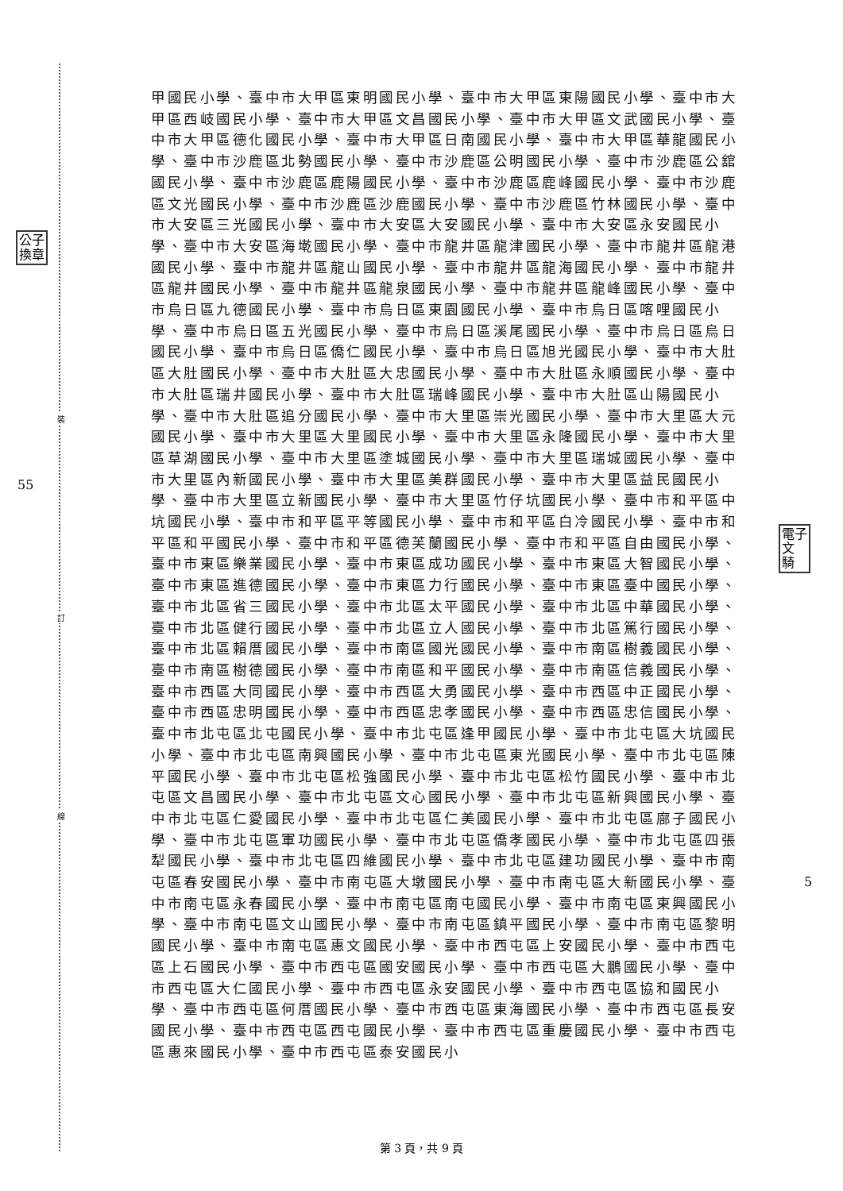裝
訂
線
公子
換章
55
電子
文
騎
5
甲國民小學、臺中市大甲區東明國民小學、臺中市大甲區東陽國民小學、臺中市大甲區西岐國民小學、臺中市大甲區文昌國民小學、臺中市大甲區文武國民小學、臺中市大甲區德化國民小學、臺中市大甲區日南國民小學、臺中市大甲區華龍國民小學、臺中市沙鹿區北勢國民小學、臺中市沙鹿區公明國民小學、臺中市沙鹿區公舘國民小學、臺中市沙鹿區鹿陽國民小學、臺中市沙鹿區鹿峰國民小學、臺中市沙鹿區文光國民小學、臺中市沙鹿區沙鹿國民小學、臺中市沙鹿區竹林國民小學、臺中市大安區三光國民小學、臺中市大安區大安國民小學、臺中市大安區永安國民小學、臺中市大安區海墘國民小學、臺中市龍井區龍津國民小學、臺中市龍井區龍港國民小學、臺中市龍井區龍山國民小學、臺中市龍井區龍海國民小學、臺中市龍井區龍井國民小學、臺中市龍井區龍泉國民小學、臺中市龍井區龍峰國民小學、臺中市烏日區九德國民小學、臺中市烏日區東園國民小學、臺中市烏日區喀哩國民小學、臺中市烏日區五光國民小學、臺中市烏日區溪尾國民小學、臺中市烏日區烏日國民小學、臺中市烏日區僑仁國民小學、臺中市烏日區旭光國民小學、臺中市大肚區大肚國民小學、臺中市大肚區大忠國民小學、臺中市大肚區永順國民小學、臺中市大肚區瑞井國民小學、臺中市大肚區瑞峰國民小學、臺中市大肚區山陽國民小學、臺中市大肚區追分國民小學、臺中市大里區崇光國民小學、臺中市大里區大元國民小學、臺中市大里區大里國民小學、臺中市大里區永隆國民小學、臺中市大里區草湖國民小學、臺中市大里區塗城國民小學、臺中市大里區瑞城國民小學、臺中市大里區內新國民小學、臺中市大里區美群國民小學、臺中市大里區益民國民小學、臺中市大里區立新國民小學、臺中市大里區竹仔坑國民小學、臺中市和平區中坑國民小學、臺中市和平區平等國民小學、臺中市和平區白冷國民小學、臺中市和平區和平國民小學、臺中市和平區德芙蘭國民小學、臺中市和平區自由國民小學、臺中市東區樂業國民小學、臺中市東區成功國民小學、臺中市東區大智國民小學、臺中市東區進德國民小學、臺中市東區力行國民小學、臺中市東區臺中國民小學、臺中市北區省三國民小學、臺中市北區太平國民小學、臺中市北區中華國民小學、臺中市北區健行國民小學、臺中市北區立人國民小學、臺中市北區篤行國民小學、臺中市北區賴厝國民小學、臺中市南區國光國民小學、臺中市南區樹義國民小學、臺中市南區樹德國民小學、臺中市南區和平國民小學、臺中市南區信義國民小學、臺中市西區大同國民小學、臺中市西區大勇國民小學、臺中市西區中正國民小學、臺中市西區忠明國民小學、臺中市西區忠孝國民小學、臺中市西區忠信國民小學、臺中市北屯區北屯國民小學、臺中市北屯區逢甲國民小學、臺中市北屯區大坑國民小學、臺中市北屯區南興國民小學、臺中市北屯區東光國民小學、臺中市北屯區陳平國民小學、臺中市北屯區松強國民小學、臺中市北屯區松竹國民小學、臺中市北屯區文昌國民小學、臺中市北屯區文心國民小學、臺中市北屯區新興國民小學、臺中市北屯區仁愛國民小學、臺中市北屯區仁美國民小學、臺中市北屯區廍子國民小學、臺中市北屯區軍功國民小學、臺中市北屯區僑孝國民小學、臺中市北屯區四張犁國民小學、臺中市北屯區四維國民小學、臺中市北屯區建功國民小學、臺中市南屯區春安國民小學、臺中市南屯區大墩國民小學、臺中市南屯區大新國民小學、臺中市南屯區永春國民小學、臺中市南屯區南屯國民小學、臺中市南屯區東興國民小學、臺中市南屯區文山國民小學、臺中市南屯區鎮平國民小學、臺中市南屯區黎明國民小學、臺中市南屯區惠文國民小學、臺中市西屯區上安國民小學、臺中市西屯區上石國民小學、臺中市西屯區國安國民小學、臺中市西屯區大鵬國民小學、臺中市西屯區大仁國民小學、臺中市西屯區永安國民小學、臺中市西屯區協和國民小學、臺中市西屯區何厝國民小學、臺中市西屯區東海國民小學、臺中市西屯區長安國民小學、臺中市西屯區西屯國民小學、臺中市西屯區重慶國民小學、臺中市西屯區惠來國民小學、臺中市西屯區泰安國民小
第 3 頁，共 9 頁